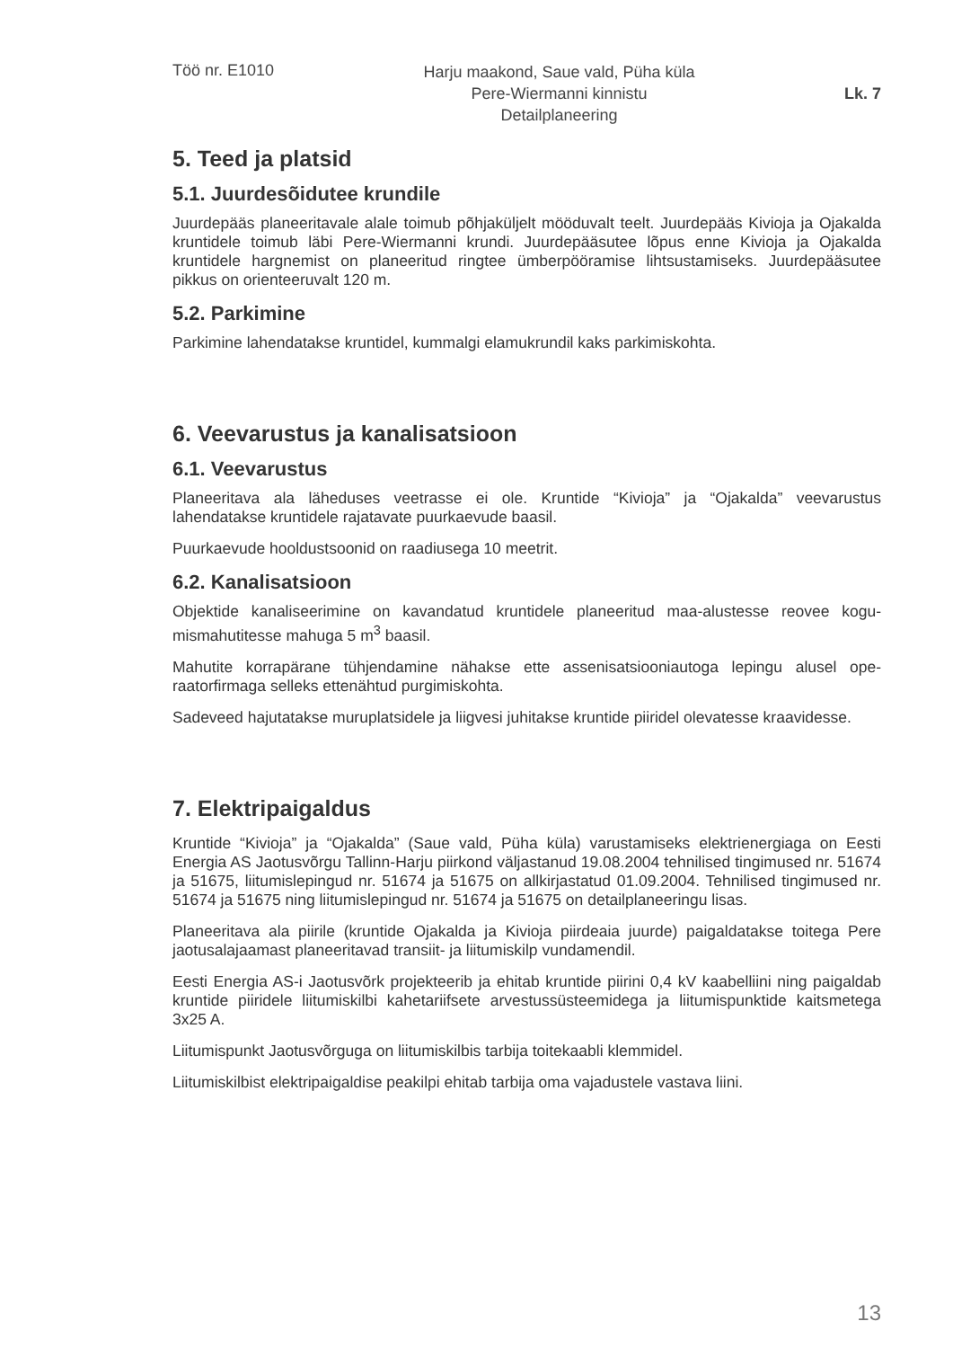Töö nr. E1010
Harju maakond, Saue vald, Püha küla
Pere-Wiermanni kinnistu
Detailplaneering
Lk. 7
5. Teed ja platsid
5.1. Juurdesõidutee krundile
Juurdepääs planeeritavale alale toimub põhjaküljelt mööduvalt teelt. Juurdepääs Kivioja ja Ojakalda kruntidele toimub läbi Pere-Wiermanni krundi. Juurdepääsutee lõpus enne Kivioja ja Ojakalda kruntidele hargnemist on planeeritud ringtee ümberpööramise lihtsustamiseks. Juurdepääsutee pikkus on orienteeruvalt 120 m.
5.2. Parkimine
Parkimine lahendatakse kruntidel, kummalgi elamukrundil kaks parkimiskohta.
6. Veevarustus ja kanalisatsioon
6.1. Veevarustus
Planeeritava ala läheduses veetrasse ei ole. Kruntide “Kivioja” ja “Ojakalda” veevarustus lahendatakse kruntidele rajatavate puurkaevude baasil.
Puurkaevude hooldustsoonid on raadiusega 10 meetrit.
6.2. Kanalisatsioon
Objektide kanaliseerimine on kavandatud kruntidele planeeritud maa-alustesse reovee kogu­mismahutitesse mahuga 5 m<sup>3</sup> baasil.
Mahutite korrapärane tühjendamine nähakse ette assenisatsiooniautoga lepingu alusel ope­raatorfirmaga selleks ettenähtud purgimiskohta.
Sadeveed hajutatakse muruplatsidele ja liigvesi juhitakse kruntide piiridel olevatesse kraavides­se.
7. Elektripaigaldus
Kruntide “Kivioja” ja “Ojakalda” (Saue vald, Püha küla) varustamiseks elektrienergiaga on Eesti Energia AS Jaotusvõrgu Tallinn-Harju piirkond väljastanud 19.08.2004 tehnilised tingi­mused nr. 51674 ja 51675, liitumislepingud nr. 51674 ja 51675 on allkirjastatud 01.09.2004. Tehnilised tingimused nr. 51674 ja 51675 ning liitumislepingud nr. 51674 ja 51675 on detail­planeeringu lisas.
Planeeritava ala piirile (kruntide Ojakalda ja Kivioja piirdeaia juurde) paigaldatakse toitega Pere jaotusalajaamast planeeritavad transiit- ja liitumiskilp vundamendil.
Eesti Energia AS-i Jaotusvõrk projekteerib ja ehitab kruntide piirini 0,4 kV kaabelliini ning paigaldab kruntide piiridele liitumiskilbi kahetariifsete arvestussüsteemidega ja liitumispunkti­de kaitsmetega 3x25 A.
Liitumispunkt Jaotusvõrguga on liitumiskilbis tarbija toitekaabli klemmidel.
Liitumiskilbist elektripaigaldise peakilpi ehitab tarbija oma vajadustele vastava liini.
13